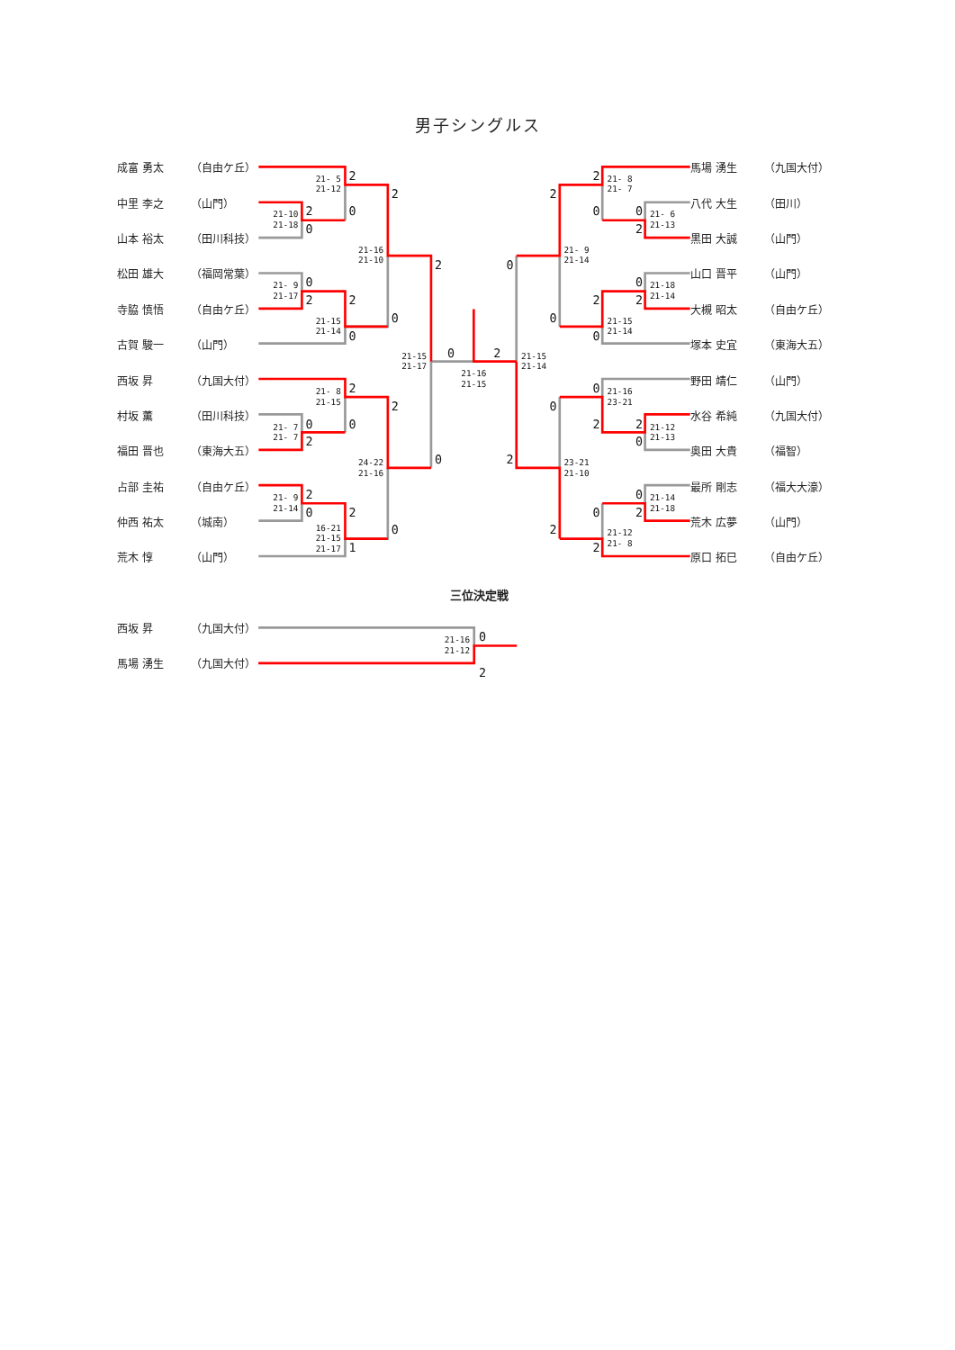男子シングルス
| 成富 勇太 | （自由ケ丘） |
| 中里 李之 | （山門） |
| 山本 裕太 | （田川科技） |
| 松田 雄大 | （福岡常葉） |
| 寺脇 慎悟 | （自由ケ丘） |
| 古賀 駿一 | （山門） |
| 西坂 昇 | （九国大付） |
| 村坂 薫 | （田川科技） |
| 福田 晋也 | （東海大五） |
| 占部 圭祐 | （自由ケ丘） |
| 仲西 祐太 | （城南） |
| 荒木 惇 | （山門） |
2
0
2
0
2
0
2
2
0
0
2
2
0
0
2
2
2
0
2
1
0
0
0
2
0
2
2
2
0
0
2
0
2
2
0
0
0
0
2
2
0
0
2
0
2
2
21- 5
21-12
21-10
21-18
21-16
21-10
21- 9
21-17
21-15
21-14
21-15
21-17
21-16
21-15
21-15
21-14
21- 8
21-15
21- 7
21- 7
24-22
21-16
21- 9
21-14
16-21
21-15
21-17
21- 8
21- 7
21- 6
21-13
21- 9
21-14
21-18
21-14
21-15
21-14
21-16
23-21
21-12
21-13
23-21
21-10
21-14
21-18
21-12
21- 8
| 馬場 湧生 | （九国大付） |
| 八代 大生 | （田川） |
| 黒田 大誠 | （山門） |
| 山口 晋平 | （山門） |
| 大槻 昭太 | （自由ケ丘） |
| 塚本 史宜 | （東海大五） |
| 野田 靖仁 | （山門） |
| 水谷 希純 | （九国大付） |
| 奥田 大貴 | （福智） |
| 最所 剛志 | （福大大濠） |
| 荒木 広夢 | （山門） |
| 原口 拓巳 | （自由ケ丘） |
三位決定戦
| 西坂 昇 | （九国大付） |
| 馬場 湧生 | （九国大付） |
0
2
21-16
21-12